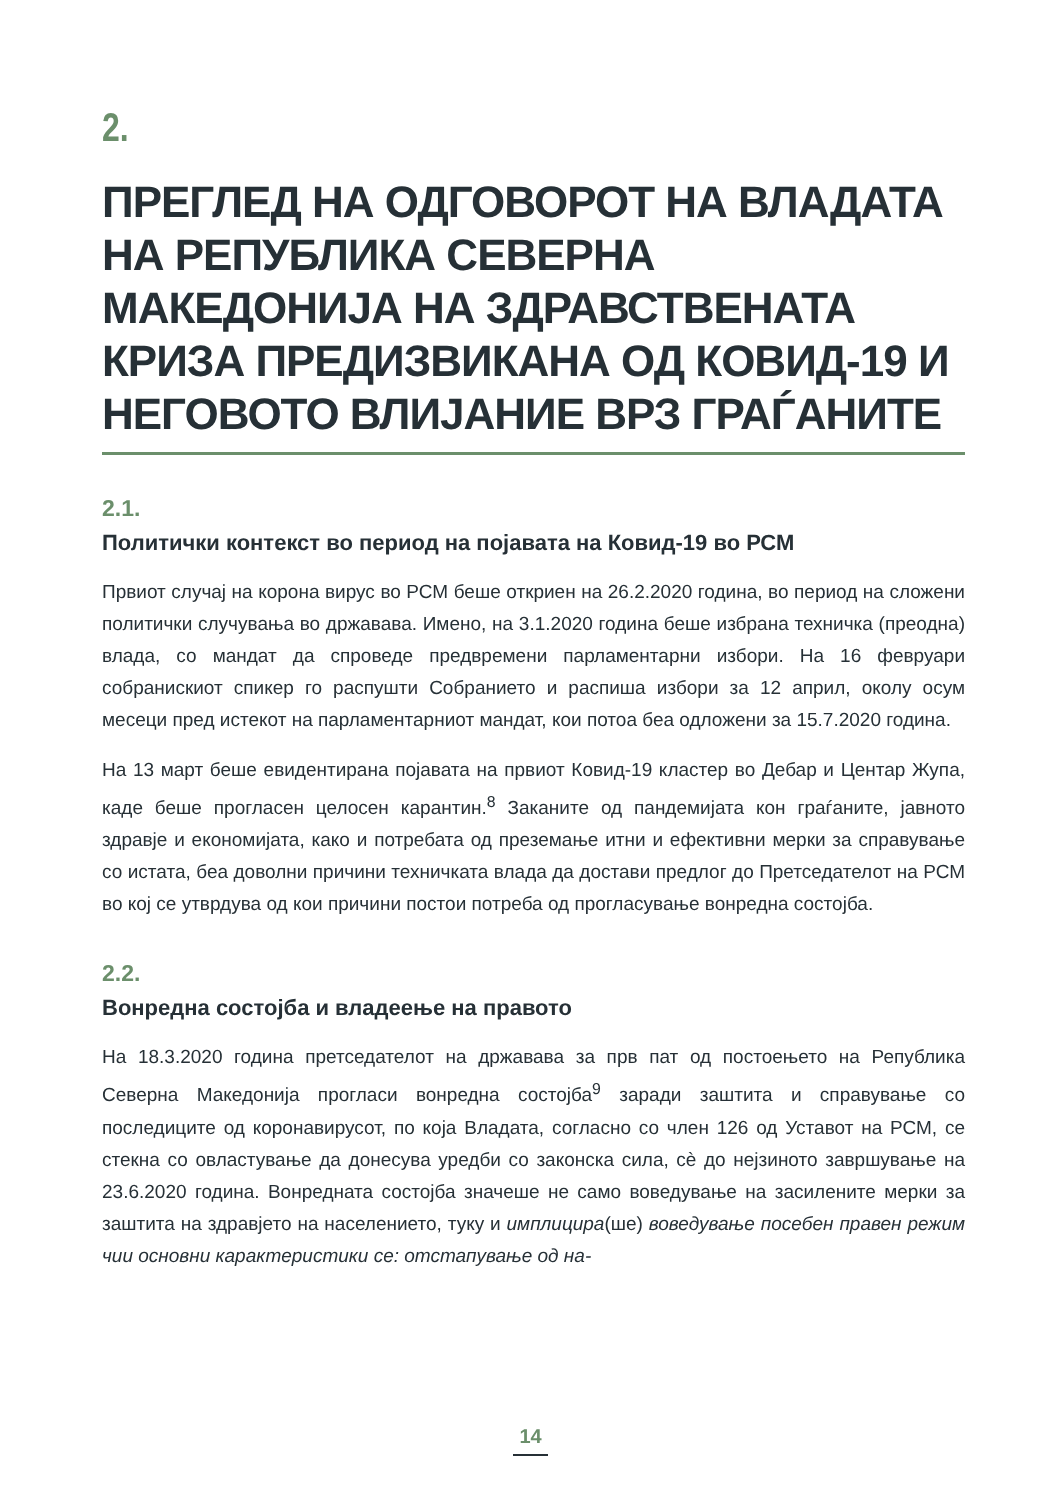2.
ПРЕГЛЕД НА ОДГОВОРОТ НА ВЛАДАТА НА РЕПУБЛИКА СЕВЕРНА МАКЕДОНИЈА НА ЗДРАВСТВЕНАТА КРИЗА ПРЕДИЗВИКАНА ОД КОВИД-19 И НЕГОВОТО ВЛИЈАНИЕ ВРЗ ГРАЃАНИТЕ
2.1.
Политички контекст во период на појавата на Ковид-19 во РСМ
Првиот случај на корона вирус во РСМ беше откриен на 26.2.2020 година, во период на сложени политички случувања во државава. Имено, на 3.1.2020 година беше избрана техничка (преодна) влада, со мандат да спроведе предвремени парламентарни избори. На 16 февруари собранискиот спикер го распушти Собранието и распиша избори за 12 април, околу осум месеци пред истекот на парламентарниот мандат, кои потоа беа одложени за 15.7.2020 година.
На 13 март беше евидентирана појавата на првиот Ковид-19 кластер во Дебар и Центар Жупа, каде беше прогласен целосен карантин.<sup>8</sup> Заканите од пандемијата кон граѓаните, јавното здравје и економијата, како и потребата од преземање итни и ефективни мерки за справување со истата, беа доволни причини техничката влада да достави предлог до Претседателот на РСМ во кој се утврдува од кои причини постои потреба од прогласување вонредна состојба.
2.2.
Вонредна состојба и владеење на правото
На 18.3.2020 година претседателот на државава за прв пат од постоењето на Република Северна Македонија прогласи вонредна состојба<sup>9</sup> заради заштита и справување со последиците од коронавирусот, по која Владата, согласно со член 126 од Уставот на РСМ, се стекна со овластување да донесува уредби со законска сила, сè до нејзиното завршување на 23.6.2020 година. Вонредната состојба значеше не само воведување на засилените мерки за заштита на здравјето на населението, туку и имплицира(ше) воведување посебен правен режим чии основни карактеристики се: отстапување од на-
14